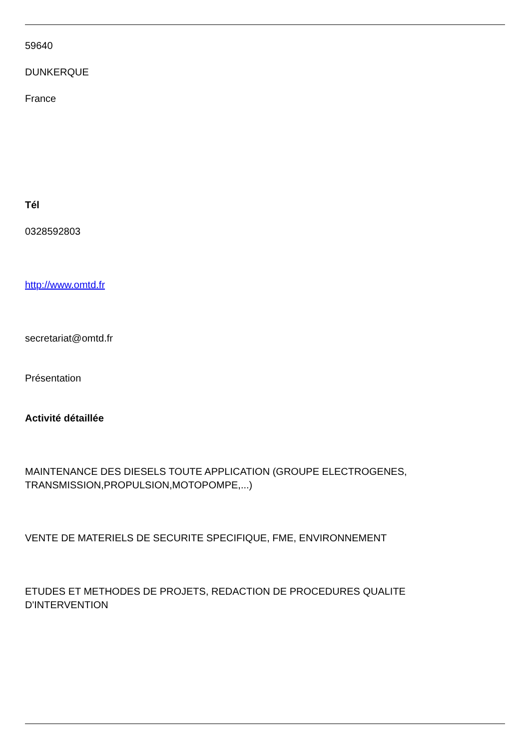59640
DUNKERQUE
France
Tél
0328592803
http://www.omtd.fr
secretariat@omtd.fr
Présentation
Activité détaillée
MAINTENANCE DES DIESELS TOUTE APPLICATION (GROUPE ELECTROGENES,
TRANSMISSION,PROPULSION,MOTOPOMPE,...)
VENTE DE MATERIELS DE SECURITE SPECIFIQUE, FME, ENVIRONNEMENT
ETUDES ET METHODES DE PROJETS, REDACTION DE PROCEDURES QUALITE
D'INTERVENTION